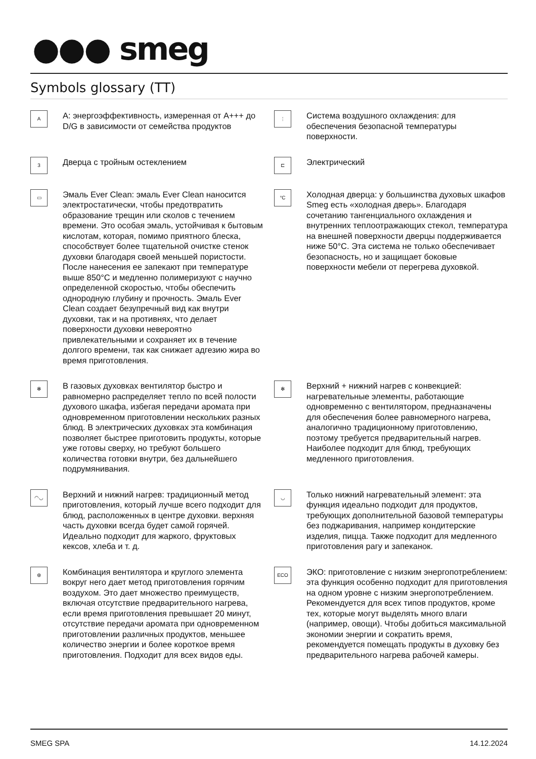●●● smeg
Symbols glossary (TT)
A
A: энергоэффективность, измеренная от A+++ до D/G в зависимости от семейства продуктов
⫶
Система воздушного охлаждения: для обеспечения безопасной температуры поверхности.
3
Дверца с тройным остеклением
⊏
Электрический
▭
Эмаль Ever Clean: эмаль Ever Clean наносится электростатически, чтобы предотвратить образование трещин или сколов с течением времени. Это особая эмаль, устойчивая к бытовым кислотам, которая, помимо приятного блеска, способствует более тщательной очистке стенок духовки благодаря своей меньшей пористости. После нанесения ее запекают при температуре выше 850°C и медленно полимеризуют с научно определенной скоростью, чтобы обеспечить однородную глубину и прочность. Эмаль Ever Clean создает безупречный вид как внутри духовки, так и на противнях, что делает поверхности духовки невероятно привлекательными и сохраняет их в течение долгого времени, так как снижает адгезию жира во время приготовления.
°C
Холодная дверца: у большинства духовых шкафов Smeg есть «холодная дверь». Благодаря сочетанию тангенциального охлаждения и внутренних теплоотражающих стекол, температура на внешней поверхности дверцы поддерживается ниже 50°C. Эта система не только обеспечивает безопасность, но и защищает боковые поверхности мебели от перегрева духовкой.
✻
В газовых духовках вентилятор быстро и равномерно распределяет тепло по всей полости духового шкафа, избегая передачи аромата при одновременном приготовлении нескольких разных блюд. В электрических духовках эта комбинация позволяет быстрее приготовить продукты, которые уже готовы сверху, но требуют большего количества готовки внутри, без дальнейшего подрумянивания.
✻
Верхний + нижний нагрев с конвекцией: нагревательные элементы, работающие одновременно с вентилятором, предназначены для обеспечения более равномерного нагрева, аналогично традиционному приготовлению, поэтому требуется предварительный нагрев. Наиболее подходит для блюд, требующих медленного приготовления.
◠◡
Верхний и нижний нагрев: традиционный метод приготовления, который лучше всего подходит для блюд, расположенных в центре духовки. верхняя часть духовки всегда будет самой горячей. Идеально подходит для жаркого, фруктовых кексов, хлеба и т. д.
◡
Только нижний нагревательный элемент: эта функция идеально подходит для продуктов, требующих дополнительной базовой температуры без поджаривания, например кондитерские изделия, пицца. Также подходит для медленного приготовления рагу и запеканок.
⊛
Комбинация вентилятора и круглого элемента вокруг него дает метод приготовления горячим воздухом. Это дает множество преимуществ, включая отсутствие предварительного нагрева, если время приготовления превышает 20 минут, отсутствие передачи аромата при одновременном приготовлении различных продуктов, меньшее количество энергии и более короткое время приготовления. Подходит для всех видов еды.
ECO
ЭКО: приготовление с низким энергопотреблением: эта функция особенно подходит для приготовления на одном уровне с низким энергопотреблением. Рекомендуется для всех типов продуктов, кроме тех, которые могут выделять много влаги (например, овощи). Чтобы добиться максимальной экономии энергии и сократить время, рекомендуется помещать продукты в духовку без предварительного нагрева рабочей камеры.
SMEG SPA 14.12.2024